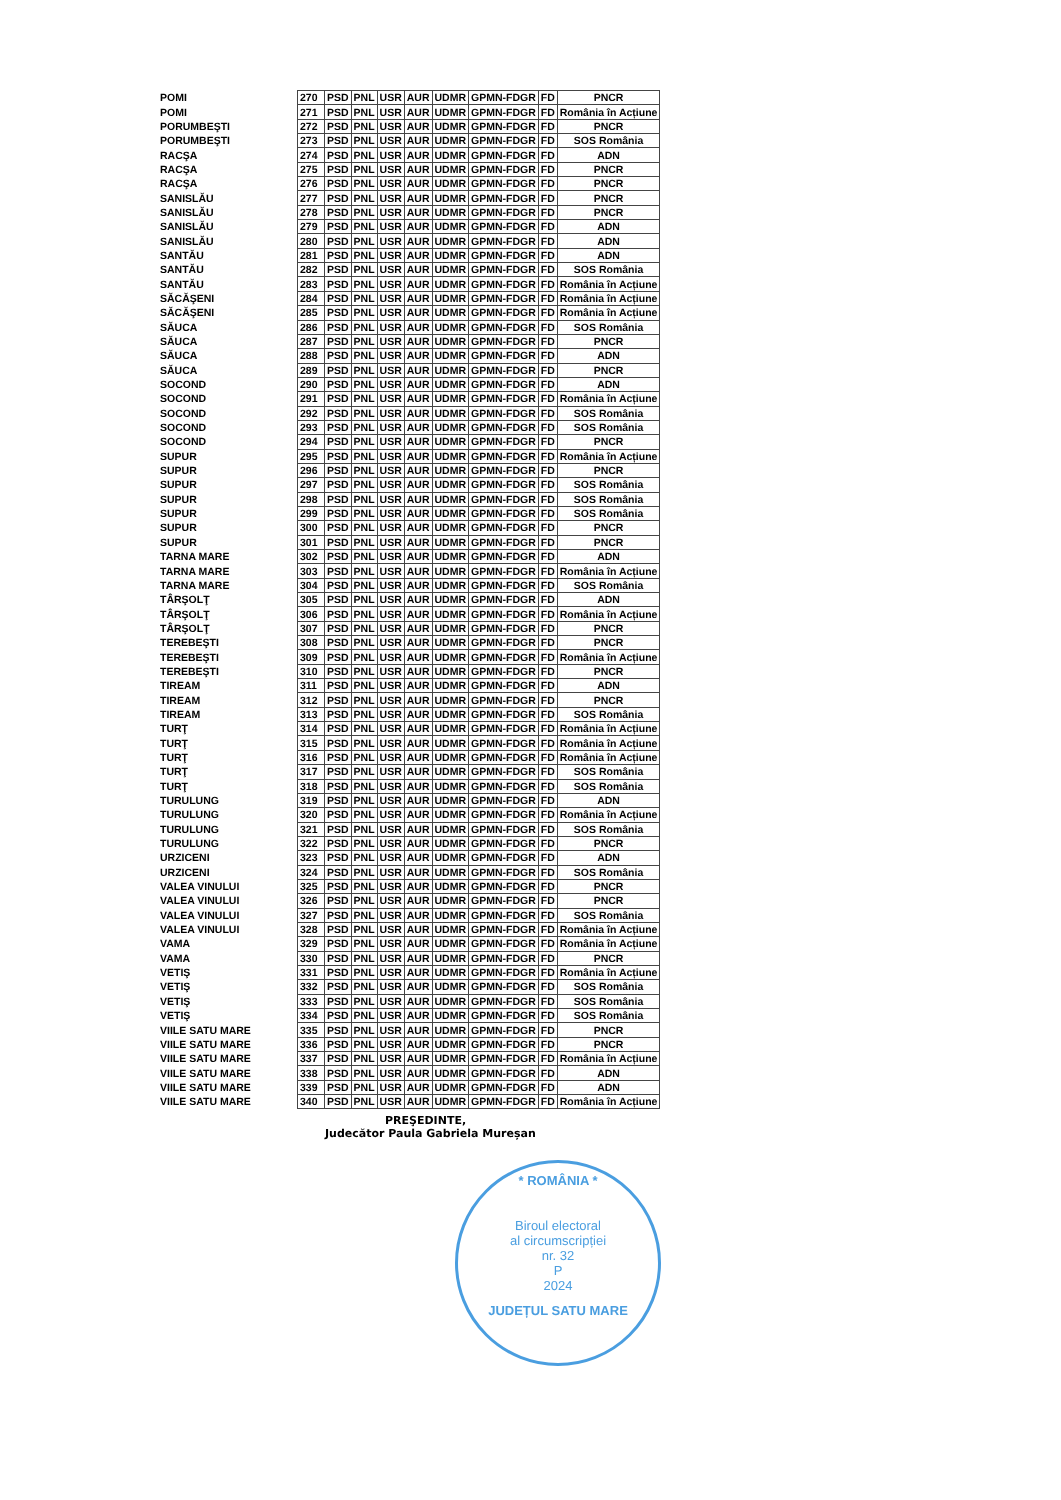| POMI | 270 | PSD | PNL | USR | AUR | UDMR | GPMN-FDGR | FD | PNCR |
| POMI | 271 | PSD | PNL | USR | AUR | UDMR | GPMN-FDGR | FD | România în Acțiune |
| PORUMBEŞTI | 272 | PSD | PNL | USR | AUR | UDMR | GPMN-FDGR | FD | PNCR |
| PORUMBEŞTI | 273 | PSD | PNL | USR | AUR | UDMR | GPMN-FDGR | FD | SOS România |
| RACŞA | 274 | PSD | PNL | USR | AUR | UDMR | GPMN-FDGR | FD | ADN |
| RACŞA | 275 | PSD | PNL | USR | AUR | UDMR | GPMN-FDGR | FD | PNCR |
| RACŞA | 276 | PSD | PNL | USR | AUR | UDMR | GPMN-FDGR | FD | PNCR |
| SANISLĂU | 277 | PSD | PNL | USR | AUR | UDMR | GPMN-FDGR | FD | PNCR |
| SANISLĂU | 278 | PSD | PNL | USR | AUR | UDMR | GPMN-FDGR | FD | PNCR |
| SANISLĂU | 279 | PSD | PNL | USR | AUR | UDMR | GPMN-FDGR | FD | ADN |
| SANISLĂU | 280 | PSD | PNL | USR | AUR | UDMR | GPMN-FDGR | FD | ADN |
| SANTĂU | 281 | PSD | PNL | USR | AUR | UDMR | GPMN-FDGR | FD | ADN |
| SANTĂU | 282 | PSD | PNL | USR | AUR | UDMR | GPMN-FDGR | FD | SOS România |
| SANTĂU | 283 | PSD | PNL | USR | AUR | UDMR | GPMN-FDGR | FD | România în Acțiune |
| SĂCĂŞENI | 284 | PSD | PNL | USR | AUR | UDMR | GPMN-FDGR | FD | România în Acțiune |
| SĂCĂŞENI | 285 | PSD | PNL | USR | AUR | UDMR | GPMN-FDGR | FD | România în Acțiune |
| SĂUCA | 286 | PSD | PNL | USR | AUR | UDMR | GPMN-FDGR | FD | SOS România |
| SĂUCA | 287 | PSD | PNL | USR | AUR | UDMR | GPMN-FDGR | FD | PNCR |
| SĂUCA | 288 | PSD | PNL | USR | AUR | UDMR | GPMN-FDGR | FD | ADN |
| SĂUCA | 289 | PSD | PNL | USR | AUR | UDMR | GPMN-FDGR | FD | PNCR |
| SOCOND | 290 | PSD | PNL | USR | AUR | UDMR | GPMN-FDGR | FD | ADN |
| SOCOND | 291 | PSD | PNL | USR | AUR | UDMR | GPMN-FDGR | FD | România în Acțiune |
| SOCOND | 292 | PSD | PNL | USR | AUR | UDMR | GPMN-FDGR | FD | SOS România |
| SOCOND | 293 | PSD | PNL | USR | AUR | UDMR | GPMN-FDGR | FD | SOS România |
| SOCOND | 294 | PSD | PNL | USR | AUR | UDMR | GPMN-FDGR | FD | PNCR |
| SUPUR | 295 | PSD | PNL | USR | AUR | UDMR | GPMN-FDGR | FD | România în Acțiune |
| SUPUR | 296 | PSD | PNL | USR | AUR | UDMR | GPMN-FDGR | FD | PNCR |
| SUPUR | 297 | PSD | PNL | USR | AUR | UDMR | GPMN-FDGR | FD | SOS România |
| SUPUR | 298 | PSD | PNL | USR | AUR | UDMR | GPMN-FDGR | FD | SOS România |
| SUPUR | 299 | PSD | PNL | USR | AUR | UDMR | GPMN-FDGR | FD | SOS România |
| SUPUR | 300 | PSD | PNL | USR | AUR | UDMR | GPMN-FDGR | FD | PNCR |
| SUPUR | 301 | PSD | PNL | USR | AUR | UDMR | GPMN-FDGR | FD | PNCR |
| TARNA MARE | 302 | PSD | PNL | USR | AUR | UDMR | GPMN-FDGR | FD | ADN |
| TARNA MARE | 303 | PSD | PNL | USR | AUR | UDMR | GPMN-FDGR | FD | România în Acțiune |
| TARNA MARE | 304 | PSD | PNL | USR | AUR | UDMR | GPMN-FDGR | FD | SOS România |
| TÂRŞOLŢ | 305 | PSD | PNL | USR | AUR | UDMR | GPMN-FDGR | FD | ADN |
| TÂRŞOLŢ | 306 | PSD | PNL | USR | AUR | UDMR | GPMN-FDGR | FD | România în Acțiune |
| TÂRŞOLŢ | 307 | PSD | PNL | USR | AUR | UDMR | GPMN-FDGR | FD | PNCR |
| TEREBEŞTI | 308 | PSD | PNL | USR | AUR | UDMR | GPMN-FDGR | FD | PNCR |
| TEREBEŞTI | 309 | PSD | PNL | USR | AUR | UDMR | GPMN-FDGR | FD | România în Acțiune |
| TEREBEŞTI | 310 | PSD | PNL | USR | AUR | UDMR | GPMN-FDGR | FD | PNCR |
| TIREAM | 311 | PSD | PNL | USR | AUR | UDMR | GPMN-FDGR | FD | ADN |
| TIREAM | 312 | PSD | PNL | USR | AUR | UDMR | GPMN-FDGR | FD | PNCR |
| TIREAM | 313 | PSD | PNL | USR | AUR | UDMR | GPMN-FDGR | FD | SOS România |
| TURŢ | 314 | PSD | PNL | USR | AUR | UDMR | GPMN-FDGR | FD | România în Acțiune |
| TURŢ | 315 | PSD | PNL | USR | AUR | UDMR | GPMN-FDGR | FD | România în Acțiune |
| TURŢ | 316 | PSD | PNL | USR | AUR | UDMR | GPMN-FDGR | FD | România în Acțiune |
| TURŢ | 317 | PSD | PNL | USR | AUR | UDMR | GPMN-FDGR | FD | SOS România |
| TURŢ | 318 | PSD | PNL | USR | AUR | UDMR | GPMN-FDGR | FD | SOS România |
| TURULUNG | 319 | PSD | PNL | USR | AUR | UDMR | GPMN-FDGR | FD | ADN |
| TURULUNG | 320 | PSD | PNL | USR | AUR | UDMR | GPMN-FDGR | FD | România în Acțiune |
| TURULUNG | 321 | PSD | PNL | USR | AUR | UDMR | GPMN-FDGR | FD | SOS România |
| TURULUNG | 322 | PSD | PNL | USR | AUR | UDMR | GPMN-FDGR | FD | PNCR |
| URZICENI | 323 | PSD | PNL | USR | AUR | UDMR | GPMN-FDGR | FD | ADN |
| URZICENI | 324 | PSD | PNL | USR | AUR | UDMR | GPMN-FDGR | FD | SOS România |
| VALEA VINULUI | 325 | PSD | PNL | USR | AUR | UDMR | GPMN-FDGR | FD | PNCR |
| VALEA VINULUI | 326 | PSD | PNL | USR | AUR | UDMR | GPMN-FDGR | FD | PNCR |
| VALEA VINULUI | 327 | PSD | PNL | USR | AUR | UDMR | GPMN-FDGR | FD | SOS România |
| VALEA VINULUI | 328 | PSD | PNL | USR | AUR | UDMR | GPMN-FDGR | FD | România în Acțiune |
| VAMA | 329 | PSD | PNL | USR | AUR | UDMR | GPMN-FDGR | FD | România în Acțiune |
| VAMA | 330 | PSD | PNL | USR | AUR | UDMR | GPMN-FDGR | FD | PNCR |
| VETIŞ | 331 | PSD | PNL | USR | AUR | UDMR | GPMN-FDGR | FD | România în Acțiune |
| VETIŞ | 332 | PSD | PNL | USR | AUR | UDMR | GPMN-FDGR | FD | SOS România |
| VETIŞ | 333 | PSD | PNL | USR | AUR | UDMR | GPMN-FDGR | FD | SOS România |
| VETIŞ | 334 | PSD | PNL | USR | AUR | UDMR | GPMN-FDGR | FD | SOS România |
| VIILE SATU MARE | 335 | PSD | PNL | USR | AUR | UDMR | GPMN-FDGR | FD | PNCR |
| VIILE SATU MARE | 336 | PSD | PNL | USR | AUR | UDMR | GPMN-FDGR | FD | PNCR |
| VIILE SATU MARE | 337 | PSD | PNL | USR | AUR | UDMR | GPMN-FDGR | FD | România în Acțiune |
| VIILE SATU MARE | 338 | PSD | PNL | USR | AUR | UDMR | GPMN-FDGR | FD | ADN |
| VIILE SATU MARE | 339 | PSD | PNL | USR | AUR | UDMR | GPMN-FDGR | FD | ADN |
| VIILE SATU MARE | 340 | PSD | PNL | USR | AUR | UDMR | GPMN-FDGR | FD | România în Acțiune |
PREŞEDINTE,
Judecător Paula Gabriela Mureșan
* ROMÂNIA *
Biroul electoral
al circumscripției
nr. 32
P
2024
JUDEȚUL SATU MARE